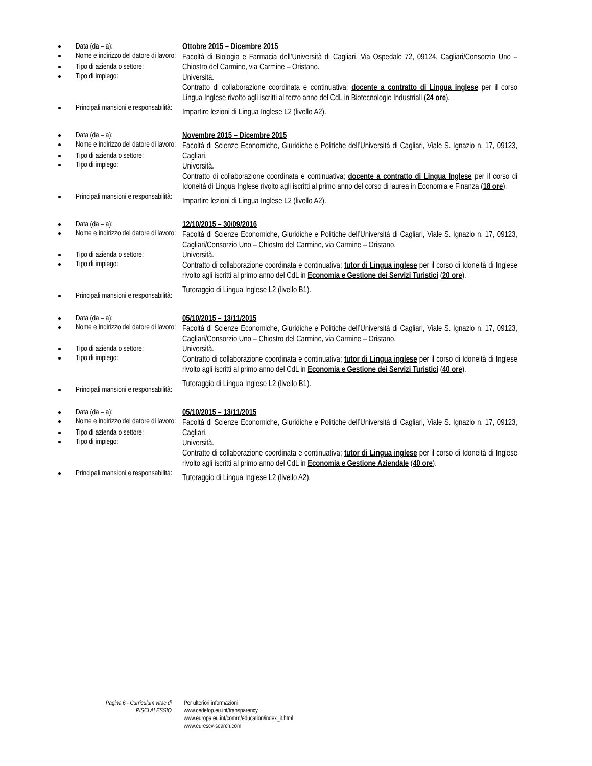Data (da – a):
Nome e indirizzo del datore di lavoro:
Tipo di azienda o settore:
Tipo di impiego:
Principali mansioni e responsabilità:
Ottobre 2015 – Dicembre 2015
Facoltà di Biologia e Farmacia dell’Università di Cagliari, Via Ospedale 72, 09124, Cagliari/Consorzio Uno – Chiostro del Carmine, via Carmine – Oristano.
Università.
Contratto di collaborazione coordinata e continuativa; docente a contratto di Lingua inglese per il corso Lingua Inglese rivolto agli iscritti al terzo anno del CdL in Biotecnologie Industriali (24 ore).
Impartire lezioni di Lingua Inglese L2 (livello A2).
Data (da – a):
Nome e indirizzo del datore di lavoro:
Tipo di azienda o settore:
Tipo di impiego:
Principali mansioni e responsabilità:
Novembre 2015 – Dicembre 2015
Facoltà di Scienze Economiche, Giuridiche e Politiche dell’Università di Cagliari, Viale S. Ignazio n. 17, 09123, Cagliari.
Università.
Contratto di collaborazione coordinata e continuativa; docente a contratto di Lingua Inglese per il corso di Idoneità di Lingua Inglese rivolto agli iscritti al primo anno del corso di laurea in Economia e Finanza (18 ore).
Impartire lezioni di Lingua Inglese L2 (livello A2).
Data (da – a):
Nome e indirizzo del datore di lavoro:
Tipo di azienda o settore:
Tipo di impiego:
Principali mansioni e responsabilità:
12/10/2015 – 30/09/2016
Facoltà di Scienze Economiche, Giuridiche e Politiche dell’Università di Cagliari, Viale S. Ignazio n. 17, 09123, Cagliari/Consorzio Uno – Chiostro del Carmine, via Carmine – Oristano.
Università.
Contratto di collaborazione coordinata e continuativa; tutor di Lingua inglese per il corso di Idoneità di Inglese rivolto agli iscritti al primo anno del CdL in Economia e Gestione dei Servizi Turistici (20 ore).
Tutoraggio di Lingua Inglese L2 (livello B1).
Data (da – a):
Nome e indirizzo del datore di lavoro:
Tipo di azienda o settore:
Tipo di impiego:
Principali mansioni e responsabilità:
05/10/2015 – 13/11/2015
Facoltà di Scienze Economiche, Giuridiche e Politiche dell’Università di Cagliari, Viale S. Ignazio n. 17, 09123, Cagliari/Consorzio Uno – Chiostro del Carmine, via Carmine – Oristano.
Università.
Contratto di collaborazione coordinata e continuativa; tutor di Lingua inglese per il corso di Idoneità di Inglese rivolto agli iscritti al primo anno del CdL in Economia e Gestione dei Servizi Turistici (40 ore).
Tutoraggio di Lingua Inglese L2 (livello B1).
Data (da – a):
Nome e indirizzo del datore di lavoro:
Tipo di azienda o settore:
Tipo di impiego:
Principali mansioni e responsabilità:
05/10/2015 – 13/11/2015
Facoltà di Scienze Economiche, Giuridiche e Politiche dell’Università di Cagliari, Viale S. Ignazio n. 17, 09123, Cagliari.
Università.
Contratto di collaborazione coordinata e continuativa; tutor di Lingua inglese per il corso di Idoneità di Inglese rivolto agli iscritti al primo anno del CdL in Economia e Gestione Aziendale (40 ore).
Tutoraggio di Lingua Inglese L2 (livello A2).
Pagina 6 - Curriculum vitae di
PISCI ALESSIO
Per ulteriori informazioni:
www.cedefop.eu.int/transparency
www.europa.eu.int/comm/education/index_it.html
www.eurescv-search.com